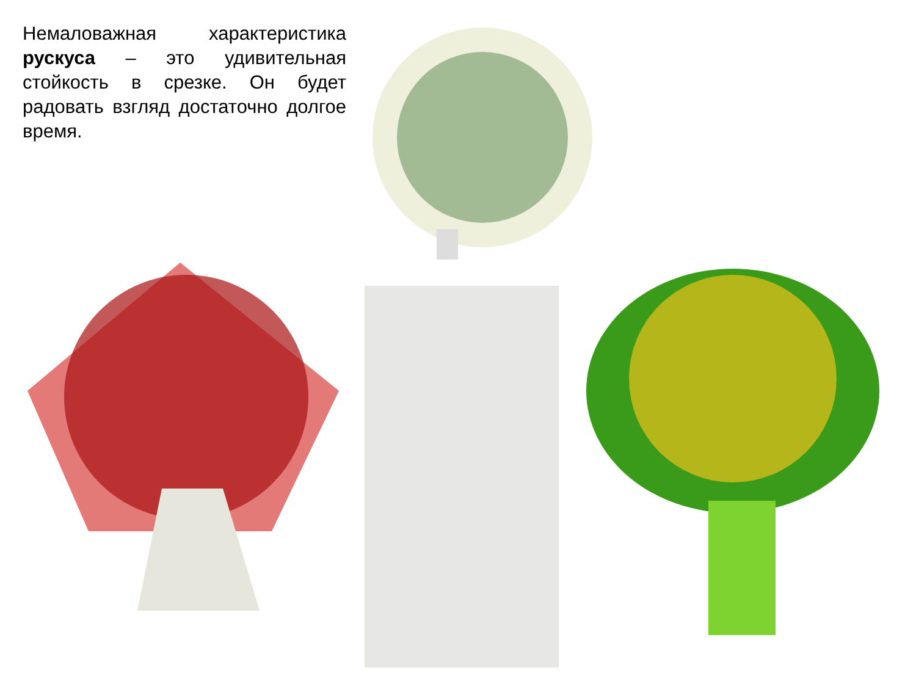Немаловажная характеристика рускуса – это удивительная стойкость в срезке. Он будет радовать взгляд достаточно долгое время.